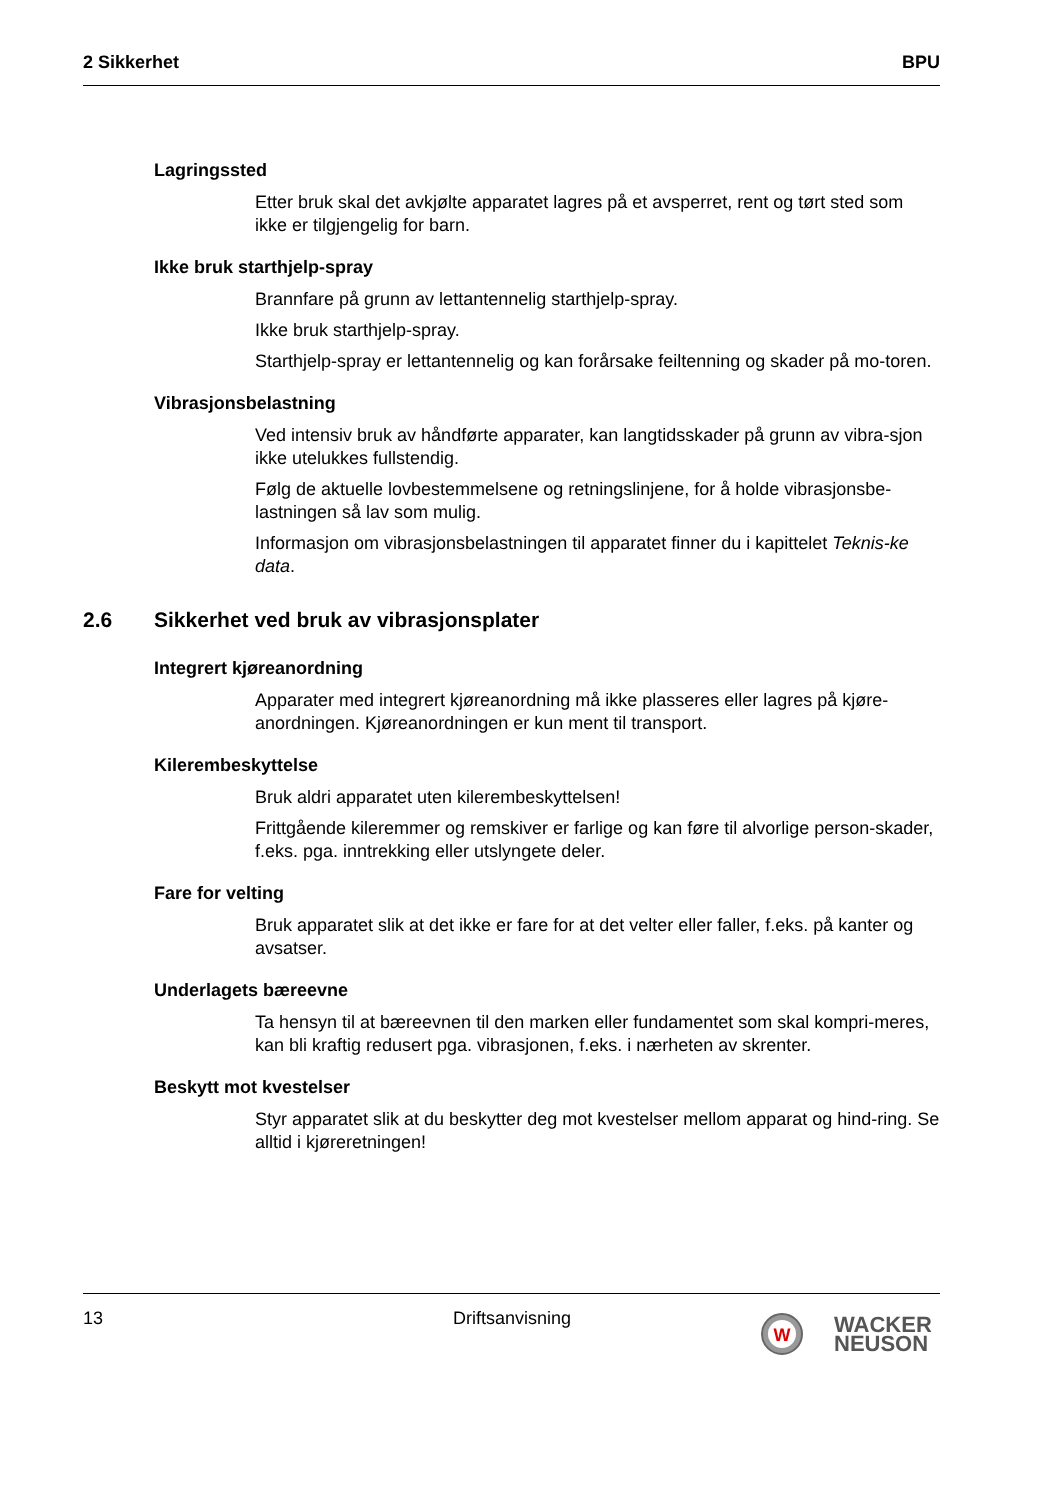2 Sikkerhet BPU
Lagringssted
Etter bruk skal det avkjølte apparatet lagres på et avsperret, rent og tørt sted som ikke er tilgjengelig for barn.
Ikke bruk starthjelp-spray
Brannfare på grunn av lettantennelig starthjelp-spray.
Ikke bruk starthjelp-spray.
Starthjelp-spray er lettantennelig og kan forårsake feiltenning og skader på mo-toren.
Vibrasjonsbelastning
Ved intensiv bruk av håndførte apparater, kan langtidsskader på grunn av vibra-sjon ikke utelukkes fullstendig.
Følg de aktuelle lovbestemmelsene og retningslinjene, for å holde vibrasjonsbe-lastningen så lav som mulig.
Informasjon om vibrasjonsbelastningen til apparatet finner du i kapittelet Teknis-ke data.
2.6 Sikkerhet ved bruk av vibrasjonsplater
Integrert kjøreanordning
Apparater med integrert kjøreanordning må ikke plasseres eller lagres på kjøre-anordningen. Kjøreanordningen er kun ment til transport.
Kilerembeskyttelse
Bruk aldri apparatet uten kilerembeskyttelsen!
Frittgående kileremmer og remskiver er farlige og kan føre til alvorlige person-skader, f.eks. pga. inntrekking eller utslyngete deler.
Fare for velting
Bruk apparatet slik at det ikke er fare for at det velter eller faller, f.eks. på kanter og avsatser.
Underlagets bæreevne
Ta hensyn til at bæreevnen til den marken eller fundamentet som skal kompri-meres, kan bli kraftig redusert pga. vibrasjonen, f.eks. i nærheten av skrenter.
Beskytt mot kvestelser
Styr apparatet slik at du beskytter deg mot kvestelser mellom apparat og hind-ring. Se alltid i kjøreretningen!
13 Driftsanvisning
W
WACKER
NEUSON